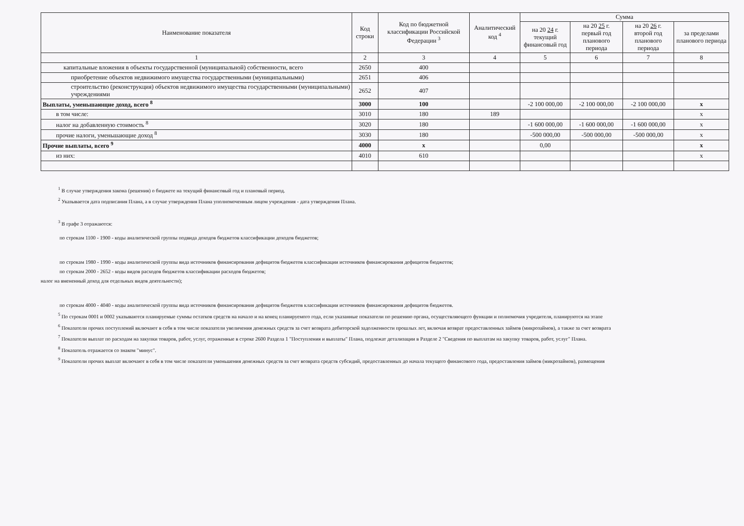| Наименование показателя | Код строки | Код по бюджетной классификации Российской Федерации <sup>3</sup> | Аналитический код <sup>4</sup> | Сумма | | | |
| --- | --- | --- | --- | --- | --- | --- | --- |
| | | | | на 20 24 г. текущий финансовый год | на 20 25 г. первый год планового периода | на 20 26 г. второй год планового периода | за пределами планового периода |
| 1 | 2 | 3 | 4 | 5 | 6 | 7 | 8 |
| капитальные вложения в объекты государственной (муниципальной) собственности, всего | 2650 | 400 | | | | | |
| приобретение объектов недвижимого имущества государственными (муниципальными) | 2651 | 406 | | | | | |
| строительство (реконструкция) объектов недвижимого имущества государственными (муниципальными) учреждениями | 2652 | 407 | | | | | |
| Выплаты, уменьшающие доход, всего <sup>8</sup> | 3000 | 100 | | -2 100 000,00 | -2 100 000,00 | -2 100 000,00 | x |
| в том числе: | 3010 | 180 | 189 | | | | x |
| налог на добавленную стоимость <sup>8</sup> | 3020 | 180 | | -1 600 000,00 | -1 600 000,00 | -1 600 000,00 | x |
| прочие налоги, уменьшающие доход <sup>8</sup> | 3030 | 180 | | -500 000,00 | -500 000,00 | -500 000,00 | x |
| Прочие выплаты, всего <sup>9</sup> | 4000 | x | | 0,00 | | | x |
| из них: | 4010 | 610 | | | | | x |
<sup>1</sup> В случае утверждения закона (решения) о бюджете на текущий финансовый год и плановый период.
<sup>2</sup> Указывается дата подписания Плана, а в случае утверждения Плана уполномоченным лицом учреждения - дата утверждения Плана.
<sup>3</sup> В графе 3 отражаются:
по строкам 1100 - 1900 - коды аналитической группы подвида доходов бюджетов классификации доходов бюджетов;
по строкам 1980 - 1990 - коды аналитической группы вида источников финансирования дефицитов бюджетов классификации источников финансирования дефицитов бюджетов;
по строкам 2000 - 2652 - коды видов расходов бюджетов классификации расходов бюджетов;
налог на вмененный доход для отдельных видов деятельности);
по строкам 4000 - 4040 - коды аналитической группы вида источников финансирования дефицитов бюджетов классификации источников финансирования дефицитов бюджетов.
<sup>5</sup> По строкам 0001 и 0002 указываются планируемые суммы остатков средств на начало и на конец планируемого года, если указанные показатели по решению органа, осуществляющего функции и полномочия учредителя, планируются на этапе
<sup>6</sup> Показатели прочих поступлений включают в себя в том числе показатели увеличения денежных средств за счет возврата дебиторской задолженности прошлых лет, включая возврат предоставленных займов (микрозаймов), а также за счет возврата
<sup>7</sup> Показатели выплат по расходам на закупки товаров, работ, услуг, отраженные в строке 2600 Раздела 1 "Поступления и выплаты" Плана, подлежат детализации в Разделе 2 "Сведения по выплатам на закупку товаров, работ, услуг" Плана.
<sup>8</sup> Показатель отражается со знаком "минус".
<sup>9</sup> Показатели прочих выплат включают в себя в том числе показатели уменьшения денежных средств за счет возврата средств субсидий, предоставленных до начала текущего финансового года, предоставления займов (микрозаймов), размещения